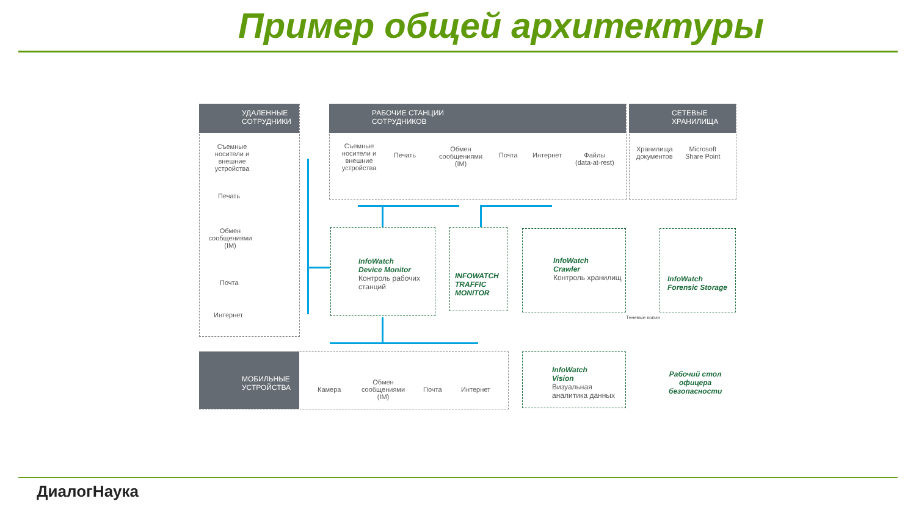Пример общей архитектуры
УДАЛЕННЫЕ
СОТРУДНИКИ
Съемные носители и внешние устройства
Печать
Обмен сообщениями (IM)
Почта
Интернет
РАБОЧИЕ СТАНЦИИ
СОТРУДНИКОВ
Съемные носители и внешние устройства
Печать
Обмен сообщениями (IM)
Почта Интернет
Файлы
(data-at-rest)
СЕТЕВЫЕ
ХРАНИЛИЩА
Хранилища
документов
Microsoft
Share Point
InfoWatch
Device Monitor
Контроль рабочих станций
INFOWATCH TRAFFIC MONITOR
InfoWatch
Crawler
Контроль хранилищ
InfoWatch
Forensic Storage
Теневые копии
МОБИЛЬНЫЕ
УСТРОЙСТВА
Камера
Обмен сообщениями (IM)
Почта Интернет
InfoWatch
Vision
Визуальная аналитика данных
Рабочий стол
офицера
безопасности
ДиалогНаука